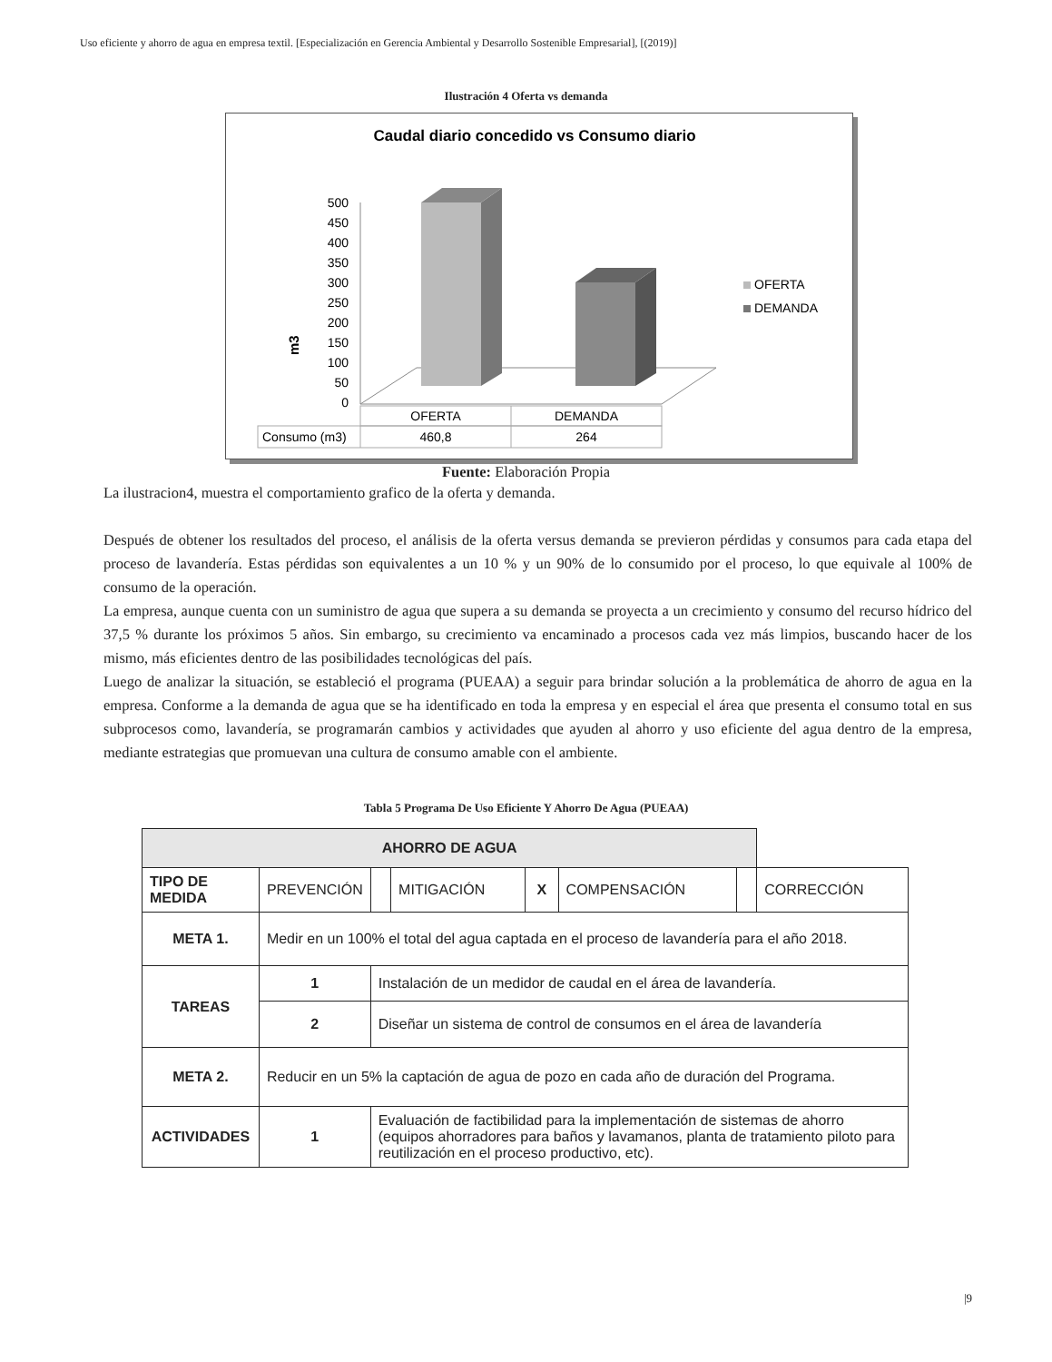Uso eficiente y ahorro de agua en empresa textil. [Especialización en Gerencia Ambiental y Desarrollo Sostenible Empresarial], [(2019)]
Ilustración 4 Oferta vs demanda
Caudal diario concedido vs Consumo diario
m3
500
450
400
350
300
250
200
150
100
50
0
OFERTA
DEMANDA
OFERTA
DEMANDA
Consumo (m3)
460,8
264
Fuente: Elaboración Propia
La ilustracion4, muestra el comportamiento grafico de la oferta y demanda.
Después de obtener los resultados del proceso, el análisis de la oferta versus demanda se previeron pérdidas y consumos para cada etapa del proceso de lavandería. Estas pérdidas son equivalentes a un 10 % y un 90% de lo consumido por el proceso, lo que equivale al 100% de consumo de la operación.
La empresa, aunque cuenta con un suministro de agua que supera a su demanda se proyecta a un crecimiento y consumo del recurso hídrico del 37,5 % durante los próximos 5 años. Sin embargo, su crecimiento va encaminado a procesos cada vez más limpios, buscando hacer de los mismo, más eficientes dentro de las posibilidades tecnológicas del país.
Luego de analizar la situación, se estableció el programa (PUEAA) a seguir para brindar solución a la problemática de ahorro de agua en la empresa. Conforme a la demanda de agua que se ha identificado en toda la empresa y en especial el área que presenta el consumo total en sus subprocesos como, lavandería, se programarán cambios y actividades que ayuden al ahorro y uso eficiente del agua dentro de la empresa, mediante estrategias que promuevan una cultura de consumo amable con el ambiente.
Tabla 5 Programa De Uso Eficiente Y Ahorro De Agua (PUEAA)
| AHORRO DE AGUA | | | | | | | | |
| --- | --- | --- | --- | --- | --- | --- | --- | --- |
| TIPO DE MEDIDA | PREVENCIÓN | | | MITIGACIÓN | X | COMPENSACIÓN | | CORRECCIÓN |
| META 1. | Medir en un 100% el total del agua captada en el proceso de lavandería para el año 2018. | | | | | | | |
| TAREAS | 1 | Instalación de un medidor de caudal en el área de lavandería. | | | | | | |
| | 2 | Diseñar un sistema de control de consumos en el área de lavandería | | | | | | |
| META 2. | Reducir en un 5% la captación de agua de pozo en cada año de duración del Programa. | | | | | | | |
| ACTIVIDADES | 1 | Evaluación de factibilidad para la implementación de sistemas de ahorro (equipos ahorradores para baños y lavamanos, planta de tratamiento piloto para reutilización en el proceso productivo, etc). | | | | | | |
|9